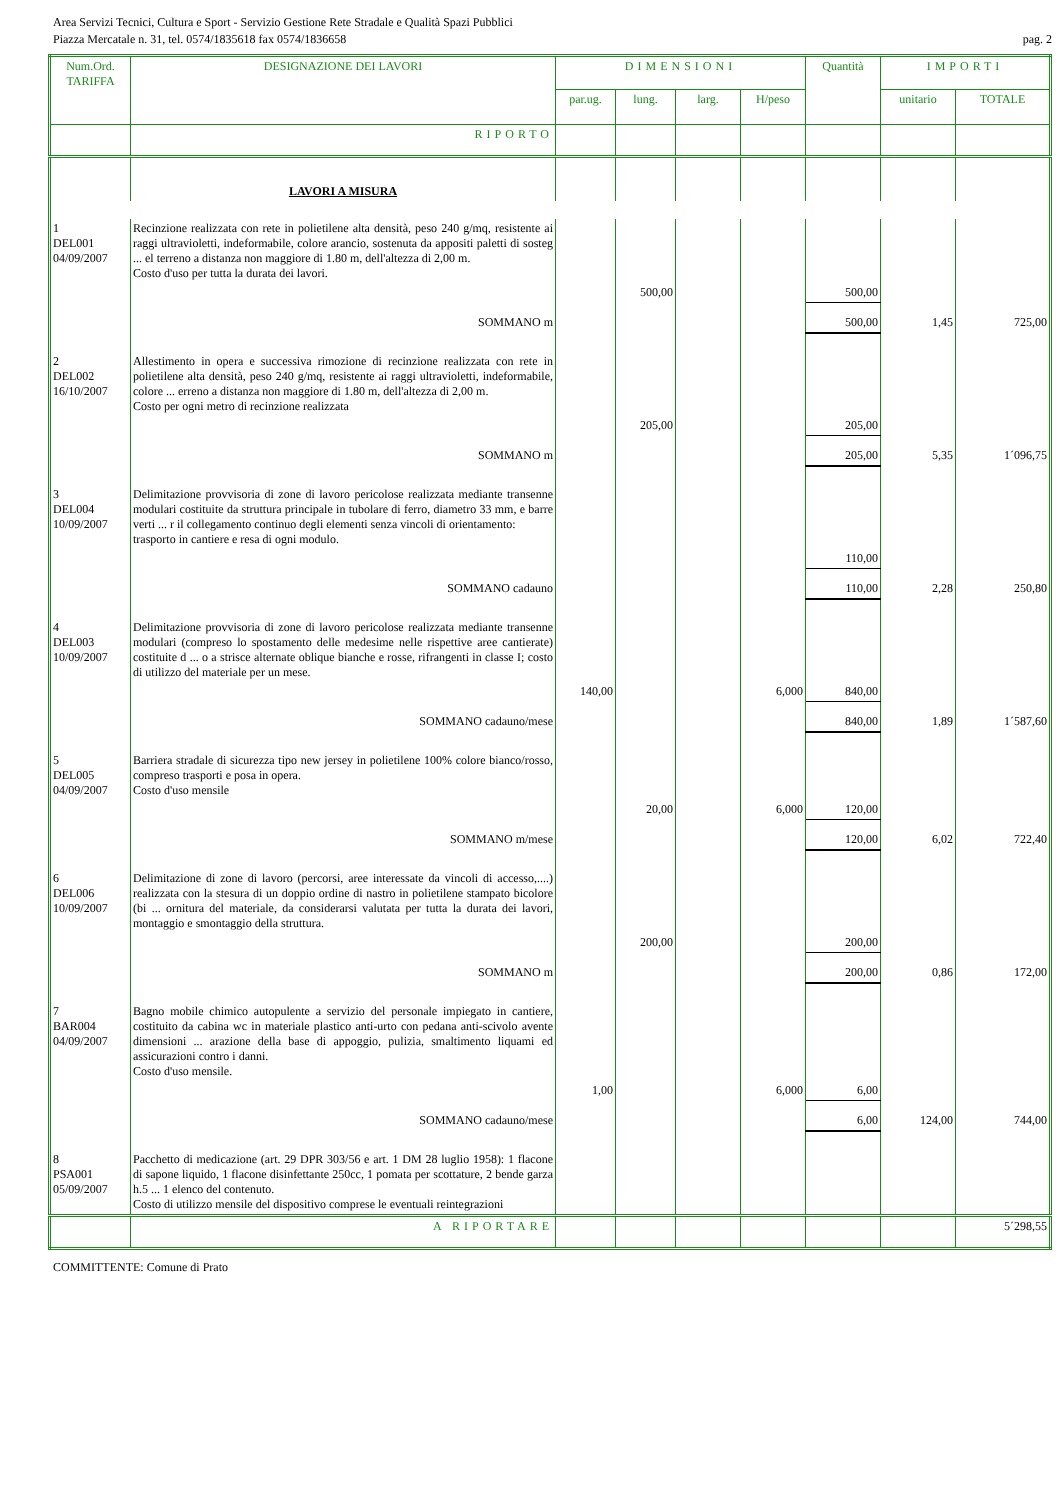Area Servizi Tecnici, Cultura e Sport - Servizio Gestione Rete Stradale e Qualità Spazi Pubblici
Piazza Mercatale n. 31, tel. 0574/1835618 fax 0574/1836658 pag. 2
| Num.Ord. TARIFFA | DESIGNAZIONE DEI LAVORI | DIMENSIONI | | | | Quantità | IMPORTI | |
| --- | --- | --- | --- | --- | --- | --- | --- | --- |
| | | par.ug. | lung. | larg. | H/peso | | unitario | TOTALE |
| | RIPORTO | | | | | | | |
| | LAVORI A MISURA | | | | | | | |
| 1 DEL001 04/09/2007 | Recinzione realizzata con rete in polietilene alta densità, peso 240 g/mq, resistente ai raggi ultravioletti, indeformabile, colore arancio, sostenuta da appositi paletti di sosteg ... el terreno a distanza non maggiore di 1.80 m, dell'altezza di 2,00 m. Costo d'uso per tutta la durata dei lavori. | | | | | | | |
| | | | 500,00 | | | 500,00 | | |
| | SOMMANO m | | | | | 500,00 | 1,45 | 725,00 |
| 2 DEL002 16/10/2007 | Allestimento in opera e successiva rimozione di recinzione realizzata con rete in polietilene alta densità, peso 240 g/mq, resistente ai raggi ultravioletti, indeformabile, colore ... erreno a distanza non maggiore di 1.80 m, dell'altezza di 2,00 m. Costo per ogni metro di recinzione realizzata | | | | | | | |
| | | | 205,00 | | | 205,00 | | |
| | SOMMANO m | | | | | 205,00 | 5,35 | 1´096,75 |
| 3 DEL004 10/09/2007 | Delimitazione provvisoria di zone di lavoro pericolose realizzata mediante transenne modulari costituite da struttura principale in tubolare di ferro, diametro 33 mm, e barre verti ... r il collegamento continuo degli elementi senza vincoli di orientamento: trasporto in cantiere e resa di ogni modulo. | | | | | | | |
| | | | | | | 110,00 | | |
| | SOMMANO cadauno | | | | | 110,00 | 2,28 | 250,80 |
| 4 DEL003 10/09/2007 | Delimitazione provvisoria di zone di lavoro pericolose realizzata mediante transenne modulari (compreso lo spostamento delle medesime nelle rispettive aree cantierate) costituite d ... o a strisce alternate oblique bianche e rosse, rifrangenti in classe I; costo di utilizzo del materiale per un mese. | | | | | | | |
| | | 140,00 | | | 6,000 | 840,00 | | |
| | SOMMANO cadauno/mese | | | | | 840,00 | 1,89 | 1´587,60 |
| 5 DEL005 04/09/2007 | Barriera stradale di sicurezza tipo new jersey in polietilene 100% colore bianco/rosso, compreso trasporti e posa in opera. Costo d'uso mensile | | | | | | | |
| | | | 20,00 | | 6,000 | 120,00 | | |
| | SOMMANO m/mese | | | | | 120,00 | 6,02 | 722,40 |
| 6 DEL006 10/09/2007 | Delimitazione di zone di lavoro (percorsi, aree interessate da vincoli di accesso,....) realizzata con la stesura di un doppio ordine di nastro in polietilene stampato bicolore (bi ... ornitura del materiale, da considerarsi valutata per tutta la durata dei lavori, montaggio e smontaggio della struttura. | | | | | | | |
| | | | 200,00 | | | 200,00 | | |
| | SOMMANO m | | | | | 200,00 | 0,86 | 172,00 |
| 7 BAR004 04/09/2007 | Bagno mobile chimico autopulente a servizio del personale impiegato in cantiere, costituito da cabina wc in materiale plastico anti-urto con pedana anti-scivolo avente dimensioni ... arazione della base di appoggio, pulizia, smaltimento liquami ed assicurazioni contro i danni. Costo d'uso mensile. | | | | | | | |
| | | 1,00 | | | 6,000 | 6,00 | | |
| | SOMMANO cadauno/mese | | | | | 6,00 | 124,00 | 744,00 |
| 8 PSA001 05/09/2007 | Pacchetto di medicazione (art. 29 DPR 303/56 e art. 1 DM 28 luglio 1958): 1 flacone di sapone liquido, 1 flacone disinfettante 250cc, 1 pomata per scottature, 2 bende garza h.5 ... 1 elenco del contenuto. Costo di utilizzo mensile del dispositivo comprese le eventuali reintegrazioni | | | | | | | |
| | A RIPORTARE | | | | | | | 5´298,55 |
COMMITTENTE: Comune di Prato